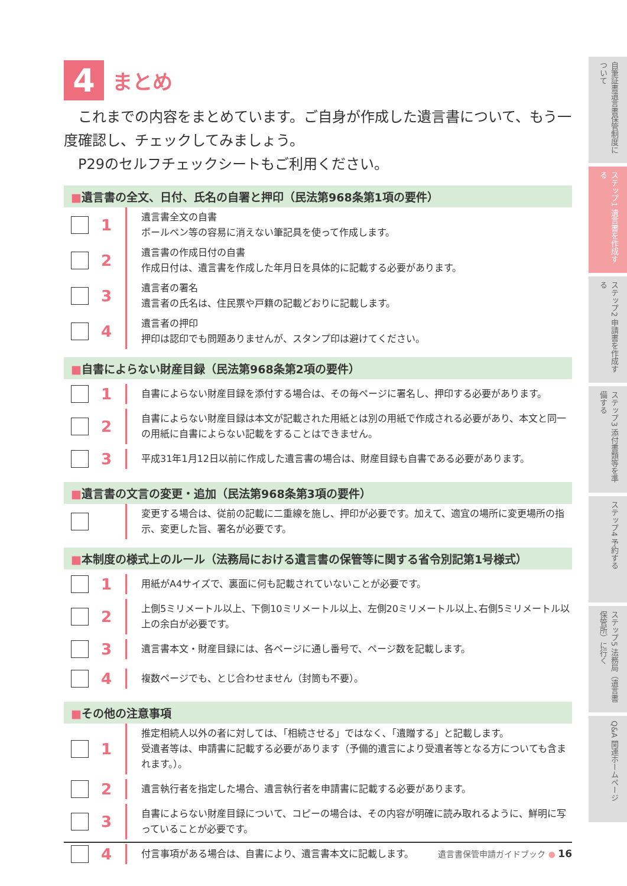4
まとめ
　これまでの内容をまとめています。ご自身が作成した遺言書について、もう一度確認し、チェックしてみましょう。
　P29のセルフチェックシートもご利用ください。
■遺言書の全文、日付、氏名の自署と押印（民法第968条第1項の要件）
1
遺言書全文の自書
ボールペン等の容易に消えない筆記具を使って作成します。
2
遺言書の作成日付の自書
作成日付は、遺言書を作成した年月日を具体的に記載する必要があります。
3
遺言者の署名
遺言者の氏名は、住民票や戸籍の記載どおりに記載します。
4
遺言者の押印
押印は認印でも問題ありませんが、スタンプ印は避けてください。
■自書によらない財産目録（民法第968条第2項の要件）
1
自書によらない財産目録を添付する場合は、その毎ページに署名し、押印する必要があります。
2
自書によらない財産目録は本文が記載された用紙とは別の用紙で作成される必要があり、本文と同一の用紙に自書によらない記載をすることはできません。
3
平成31年1月12日以前に作成した遺言書の場合は、財産目録も自書である必要があります。
■遺言書の文言の変更・追加（民法第968条第3項の要件）
変更する場合は、従前の記載に二重線を施し、押印が必要です。加えて、適宜の場所に変更場所の指示、変更した旨、署名が必要です。
■本制度の様式上のルール（法務局における遺言書の保管等に関する省令別記第1号様式）
1
用紙がA4サイズで、裏面に何も記載されていないことが必要です。
2
上側5ミリメートル以上、下側10ミリメートル以上、左側20ミリメートル以上､右側5ミリメートル以上の余白が必要です。
3
遺言書本文・財産目録には、各ページに通し番号で、ページ数を記載します。
4
複数ページでも、とじ合わせません（封筒も不要）。
■その他の注意事項
1
推定相続人以外の者に対しては､「相続させる」ではなく､「遺贈する」と記載します。
受遺者等は、申請書に記載する必要があります（予備的遺言により受遺者等となる方についても含まれます。）。
2
遺言執行者を指定した場合、遺言執行者を申請書に記載する必要があります。
3
自書によらない財産目録について、コピーの場合は、その内容が明確に読み取れるように、鮮明に写っていることが必要です。
4
付言事項がある場合は、自書により、遺言書本文に記載します。
自筆証書遺言書保管制度について
ステップ1 遺言書を作成する
ステップ2 申請書を作成する
ステップ3 添付書類等を準備する
ステップ4 予約する
ステップ5 法務局（遺言書保管所）に行く
Q&A 関連ホームページ
遺言書保管申請ガイドブック ● 16